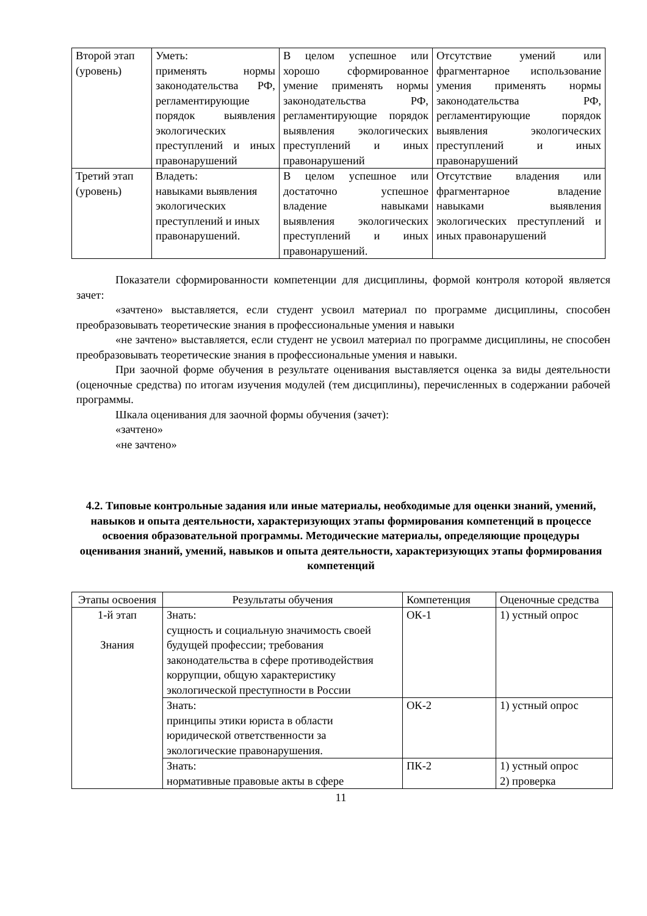| Второй этап (уровень) | Уметь: применять нормы законодательства РФ, регламентирующие порядок выявления экологических преступлений и иных правонарушений | В целом успешное или хорошо сформированное умение применять нормы законодательства РФ, регламентирующие порядок выявления экологических преступлений и иных правонарушений | Отсутствие умений или фрагментарное использование умения применять нормы законодательства РФ, регламентирующие порядок выявления экологических преступлений и иных правонарушений |
| Третий этап (уровень) | Владеть: навыками выявления экологических преступлений и иных правонарушений. | В целом успешное или достаточно успешное владение навыками выявления экологических преступлений и иных правонарушений. | Отсутствие владения или фрагментарное владение навыками выявления экологических преступлений и иных правонарушений |
Показатели сформированности компетенции для дисциплины, формой контроля которой является зачет:
«зачтено» выставляется, если студент усвоил материал по программе дисциплины, способен преобразовывать теоретические знания в профессиональные умения и навыки
«не зачтено» выставляется, если студент не усвоил материал по программе дисциплины, не способен преобразовывать теоретические знания в профессиональные умения и навыки.
При заочной форме обучения в результате оценивания выставляется оценка за виды деятельности (оценочные средства) по итогам изучения модулей (тем дисциплины), перечисленных в содержании рабочей программы.
Шкала оценивания для заочной формы обучения (зачет):
«зачтено»
«не зачтено»
4.2. Типовые контрольные задания или иные материалы, необходимые для оценки знаний, умений, навыков и опыта деятельности, характеризующих этапы формирования компетенций в процессе освоения образовательной программы. Методические материалы, определяющие процедуры оценивания знаний, умений, навыков и опыта деятельности, характеризующих этапы формирования компетенций
| Этапы освоения | Результаты обучения | Компетенция | Оценочные средства |
| --- | --- | --- | --- |
| 1-й этап Знания | Знать: сущность и социальную значимость своей будущей профессии; требования законодательства в сфере противодействия коррупции, общую характеристику экологической преступности в России | ОК-1 | 1) устный опрос |
| | Знать: принципы этики юриста в области юридической ответственности за экологические правонарушения. | ОК-2 | 1) устный опрос |
| | Знать: нормативные правовые акты в сфере | ПК-2 | 1) устный опрос 2) проверка |
11